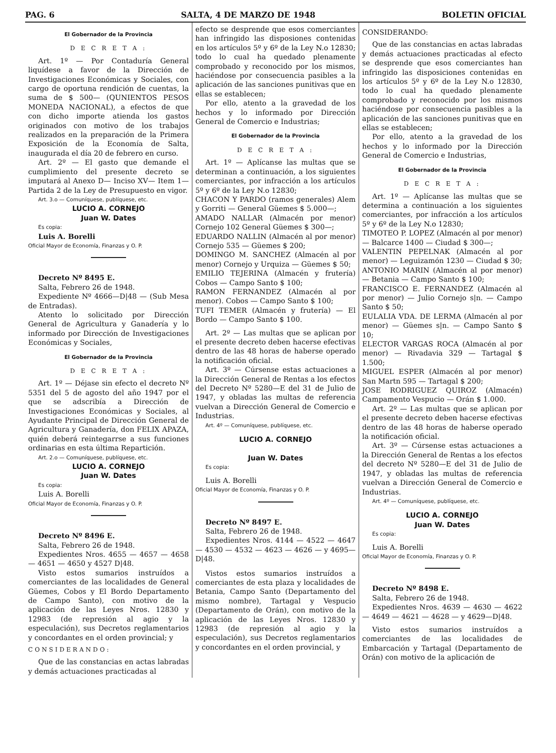PAG. 6 SALTA, 4 DE MARZO DE 1948 BOLETIN OFICIAL
El Gobernador de la Provincia
D E C R E T A :
Art. 1º — Por Contaduría General liquídese a favor de la Dirección de Investigaciones Económicas y Sociales, con cargo de oportuna rendición de cuentas, la suma de $ 500— (QUNIENTOS PESOS MONEDA NACIONAL), a efectos de que con dicho importe atienda los gastos originados con motivo de los trabajos realizados en la preparación de la Primera Exposición de la Economía de Salta, inaugurada el día 20 de febrero en curso.
Art. 2º — El gasto que demande el cumplimiento del presente decreto se imputará al Anexo D— Inciso XV— Item 1— Partida 2 de la Ley de Presupuesto en vigor.
Art. 3.o — Comuníquese, publíquese, etc.
LUCIO A. CORNEJO
Juan W. Dates
Es copia:
Luis A. Borelli
Oficial Mayor de Economía, Finanzas y O. P.
Decreto Nº 8495 E.
Salta, Febrero 26 de 1948.
Expediente Nº 4666—D|48 — (Sub Mesa de Entradas).
Atento lo solicitado por Dirección General de Agricultura y Ganadería y lo informado por Dirección de Investigaciones Económicas y Sociales,
El Gobernador de la Provincia
D E C R E T A :
Art. 1º — Déjase sin efecto el decreto Nº 5351 del 5 de agosto del año 1947 por el que se adscribía a Dirección de Investigaciones Económicas y Sociales, al Ayudante Principal de Dirección General de Agricultura y Ganadería, don FELIX APAZA, quién deberá reintegarrse a sus funciones ordinarias en esta última Repartición.
Art. 2.o — Comuníquese, publíquese, etc.
LUCIO A. CORNEJO
Juan W. Dates
Es copia:
Luis A. Borelli
Oficial Mayor de Economía, Finanzas y O. P.
Decreto Nº 8496 E.
Salta, Febrero 26 de 1948.
Expedientes Nros. 4655 — 4657 — 4658 — 4651 — 4650 y 4527 D|48.
Visto estos sumarios instruídos a comerciantes de las localidades de General Güemes, Cobos y El Bordo Departamento de Campo Santo), con motivo de la aplicación de las Leyes Nros. 12830 y 12983 (de represión al agio y la especulación), sus Decretos reglamentarios y concordantes en el orden provincial; y
CONSIDERANDO:
Que de las constancias en actas labradas y demás actuaciones practicadas al
efecto se desprende que esos comerciantes han infringido las disposiones contenidas en los artículos 5º y 6º de la Ley N.o 12830; todo lo cual ha quedado plenamente comprobado y reconocido por los mismos, haciéndose por consecuencia pasibles a la aplicación de las sanciones punitivas que en ellas se establecen;
Por ello, atento a la gravedad de los hechos y lo informado por Dirección General de Comercio e Industrias;
El Gobernador de la Provincia
D E C R E T A :
Art. 1º — Aplícanse las multas que se determinan a continuación, a los siguientes comerciantes, por infracción a los artículos 5º y 6º de la Ley N.o 12830;
CHACON Y PARDO (ramos generales) Alem y Gorriti — General Güemes $ 5.000—;
AMADO NALLAR (Almacén por menor) Cornejo 102 General Güemes $ 300—;
EDUARDO NALLIN (Almacén al por menor) Cornejo 535 — Güemes $ 200;
DOMINGO M. SANCHEZ (Almacén al por menor) Cornejo y Urquiza — Güemes $ 50;
EMILIO TEJERINA (Almacén y frutería) Cobos — Campo Santo $ 100;
RAMON FERNANDEZ (Almacén al por menor). Cobos — Campo Santo $ 100;
TUFI TEMER (Almacén y frutería) — El Bordo — Campo Santo $ 100.
Art. 2º — Las multas que se aplican por el presente decreto deben hacerse efectivas dentro de las 48 horas de haberse operado la notificación oficial.
Art. 3º — Cúrsense estas actuaciones a la Dirección General de Rentas a los efectos del Decreto Nº 5280—E del 31 de Julio de 1947, y obladas las multas de referencia vuelvan a Dirección General de Comercio e Industrias.
Art. 4º — Comuníquese, publíquese, etc.
LUCIO A. CORNEJO
Juan W. Dates
Es copia:
Luis A. Borelli
Oficial Mayor de Economía, Finanzas y O. P.
Decreto Nº 8497 E.
Salta, Febrero 26 de 1948.
Expedientes Nros. 4144 — 4522 — 4647 — 4530 — 4532 — 4623 — 4626 — y 4695—D|48.
Vistos estos sumarios instruídos a comerciantes de esta plaza y localidades de Betania, Campo Santo (Departamento del mismo nombre), Tartagal y Vespucio (Departamento de Orán), con motivo de la aplicación de las Leyes Nros. 12830 y 12983 (de represión al agio y la especulación), sus Decretos reglamentarios y concordantes en el orden provincial, y
CONSIDERANDO:
Que de las constancias en actas labradas y demás actuaciones practicadas al efecto se desprende que esos comerciantes han infringido las disposiciones contenidas en los artículos 5º y 6º de la Ley N.o 12830, todo lo cual ha quedado plenamente comprobado y reconocido por los mismos haciéndose por consecuencia pasibles a la aplicación de las sanciones punitivas que en ellas se establecen;
Por ello, atento a la gravedad de los hechos y lo informado por la Dirección General de Comercio e Industrias,
El Gobernador de la Provincia
D E C R E T A :
Art. 1º — Aplícanse las multas que se determina a continuación a los siguientes comerciantes, por infracción a los artículos 5º y 6º de la Ley N.o 12830;
TIMOTEO P. LOPEZ (Almacén al por menor) — Balcarce 1400 — Ciudad $ 300—;
VALENTIN PEPELNAK (Almacén al por menor) — Leguizamón 1230 — Ciudad $ 30;
ANTONIO MARIN (Almacén al por menor) — Betania — Campo Santo $ 100;
FRANCISCO E. FERNANDEZ (Almacén al por menor) — Julio Cornejo s|n. — Campo Santo $ 50;
EULALIA VDA. DE LERMA (Almacén al por menor) — Güemes s|n. — Campo Santo $ 10;
ELECTOR VARGAS ROCA (Almacén al por menor) — Rivadavia 329 — Tartagal $ 1.500;
MIGUEL ESPER (Almacén al por menor) San Martn 595 — Tartagal $ 200;
JOSE RODRIGUEZ QUIROZ (Almacén) Campamento Vespucio — Orán $ 1.000.
Art. 2º — Las multas que se aplican por el presente decreto deben hacerse efectivas dentro de las 48 horas de haberse operado la notificación oficial.
Art. 3º — Cúrsense estas actuaciones a la Dirección General de Rentas a los efectos del decreto Nº 5280—E del 31 de Julio de 1947, y obladas las multas de referencia vuelvan a Dirección General de Comercio e Industrias.
Art. 4º — Comuníquese, publíquese, etc.
LUCIO A. CORNEJO
Juan W. Dates
Es copia:
Luis A. Borelli
Oficial Mayor de Economía, Finanzas y O. P.
Decreto Nº 8498 E.
Salta, Febrero 26 de 1948.
Expedientes Nros. 4639 — 4630 — 4622 — 4649 — 4621 — 4628 — y 4629—D|48.
Visto estos sumarios instruídos a comerciantes de las localidades de Embarcación y Tartagal (Departamento de Orán) con motivo de la aplicación de